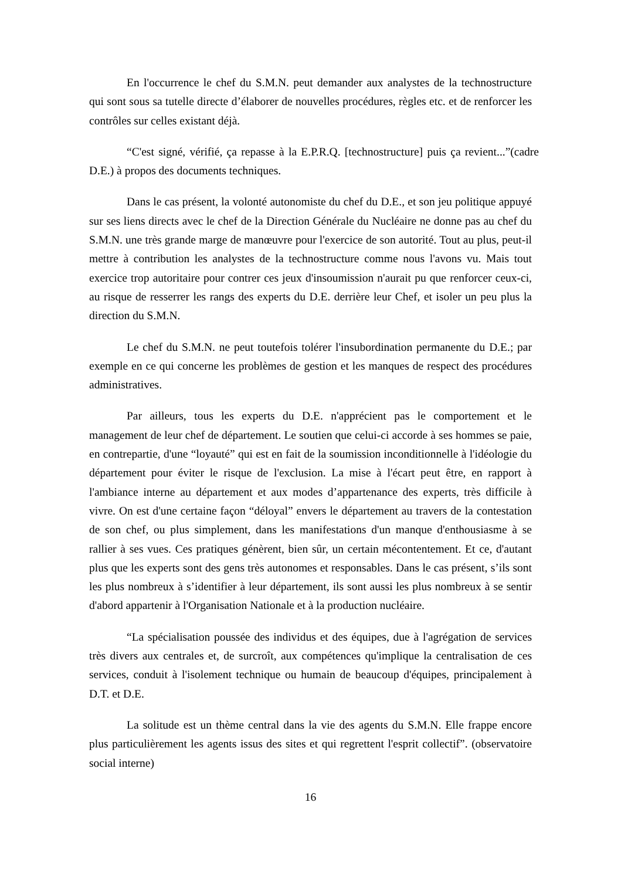En l'occurrence le chef du S.M.N. peut demander aux analystes de la technostructure qui sont sous sa tutelle directe d’élaborer de nouvelles procédures, règles etc. et de renforcer les contrôles sur celles existant déjà.
“C'est signé, vérifié, ça repasse à la E.P.R.Q. [technostructure] puis ça revient...”(cadre D.E.) à propos des documents techniques.
Dans le cas présent, la volonté autonomiste du chef du D.E., et son jeu politique appuyé sur ses liens directs avec le chef de la Direction Générale du Nucléaire ne donne pas au chef du S.M.N. une très grande marge de manœuvre pour l'exercice de son autorité. Tout au plus, peut-il mettre à contribution les analystes de la technostructure comme nous l'avons vu. Mais tout exercice trop autoritaire pour contrer ces jeux d'insoumission n'aurait pu que renforcer ceux-ci, au risque de resserrer les rangs des experts du D.E. derrière leur Chef, et isoler un peu plus la direction du S.M.N.
Le chef du S.M.N. ne peut toutefois tolérer l'insubordination permanente du D.E.; par exemple en ce qui concerne les problèmes de gestion et les manques de respect des procédures administratives.
Par ailleurs, tous les experts du D.E. n'apprécient pas le comportement et le management de leur chef de département. Le soutien que celui-ci accorde à ses hommes se paie, en contrepartie, d'une “loyauté” qui est en fait de la soumission inconditionnelle à l'idéologie du département pour éviter le risque de l'exclusion. La mise à l'écart peut être, en rapport à l'ambiance interne au département et aux modes d’appartenance des experts, très difficile à vivre. On est d'une certaine façon “déloyal” envers le département au travers de la contestation de son chef, ou plus simplement, dans les manifestations d'un manque d'enthousiasme à se rallier à ses vues. Ces pratiques génèrent, bien sûr, un certain mécontentement. Et ce, d'autant plus que les experts sont des gens très autonomes et responsables. Dans le cas présent, s’ils sont les plus nombreux à s’identifier à leur département, ils sont aussi les plus nombreux à se sentir d'abord appartenir à l'Organisation Nationale et à la production nucléaire.
“La spécialisation poussée des individus et des équipes, due à l'agrégation de services très divers aux centrales et, de surcroît, aux compétences qu'implique la centralisation de ces services, conduit à l'isolement technique ou humain de beaucoup d'équipes, principalement à D.T. et D.E.
La solitude est un thème central dans la vie des agents du S.M.N. Elle frappe encore plus particulièrement les agents issus des sites et qui regrettent l'esprit collectif”. (observatoire social interne)
16